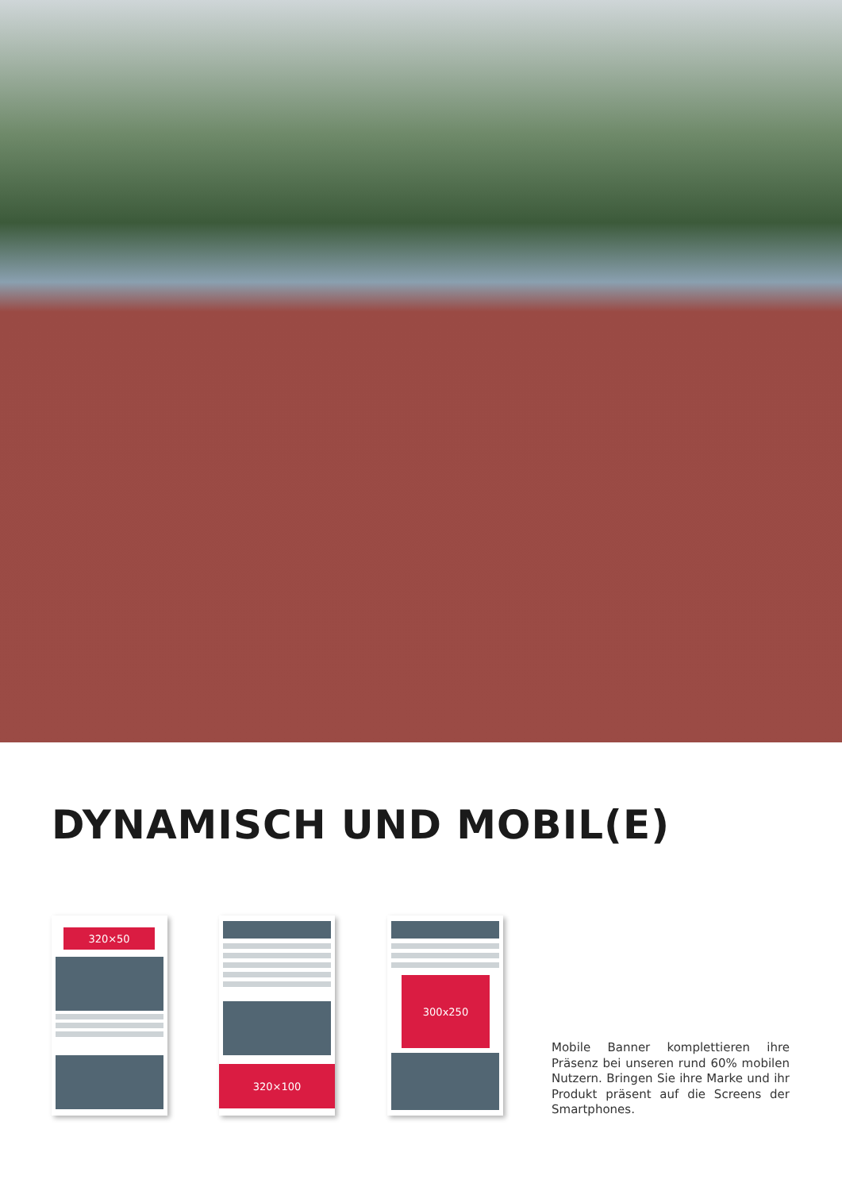DYNAMISCH UND MOBIL(E)
320×50 320×100 300x250
Mobile Banner komplettieren ihre Präsenz bei unseren rund 60% mo­bilen Nutzern. Bringen Sie ihre Mar­ke und ihr Produkt präsent auf die Screens der Smartphones.